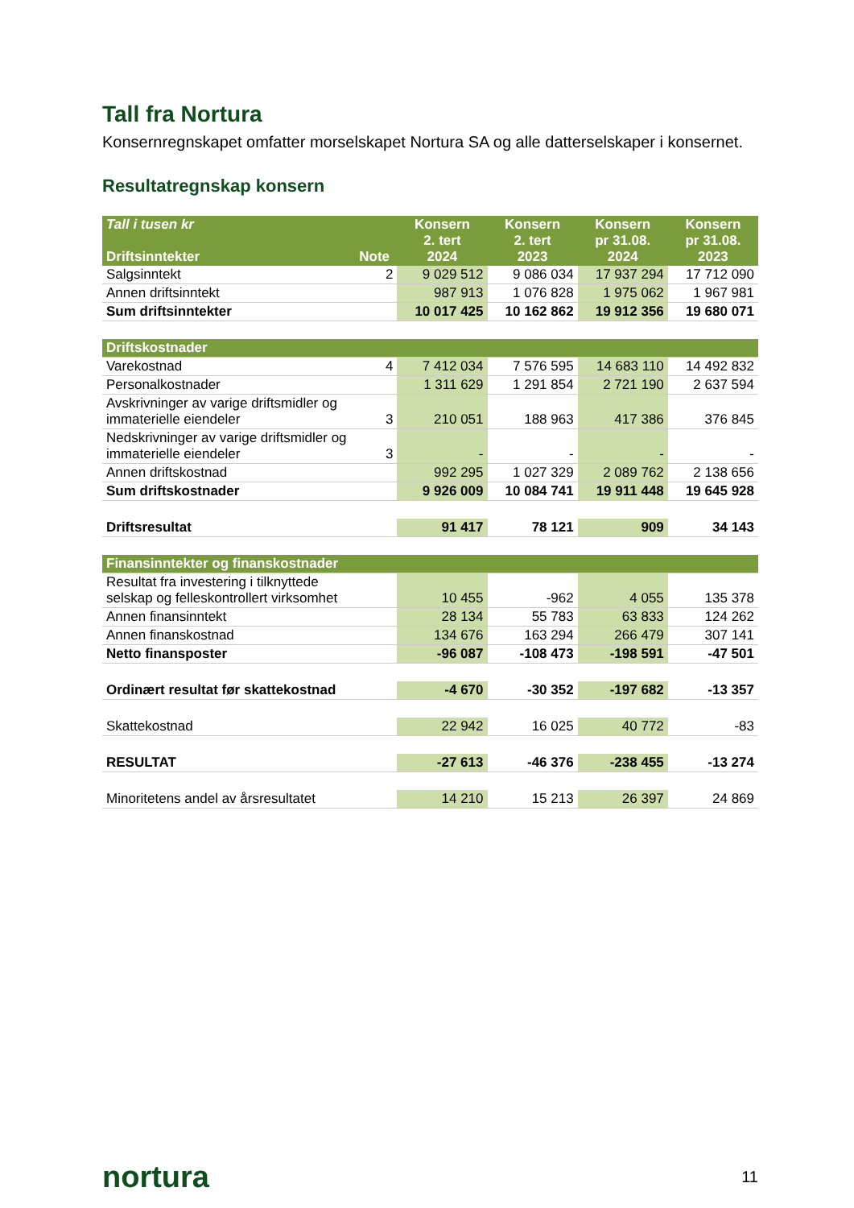Tall fra Nortura
Konsernregnskapet omfatter morselskapet Nortura SA og alle datterselskaper i konsernet.
Resultatregnskap konsern
| Tall i tusen kr Driftsinntekter | Note | Konsern 2. tert 2024 | Konsern 2. tert 2023 | Konsern pr 31.08. 2024 | Konsern pr 31.08. 2023 |
| --- | --- | --- | --- | --- | --- |
| Salgsinntekt | 2 | 9 029 512 | 9 086 034 | 17 937 294 | 17 712 090 |
| Annen driftsinntekt | | 987 913 | 1 076 828 | 1 975 062 | 1 967 981 |
| Sum driftsinntekter | | 10 017 425 | 10 162 862 | 19 912 356 | 19 680 071 |
| Driftskostnader | | | | | |
| Varekostnad | 4 | 7 412 034 | 7 576 595 | 14 683 110 | 14 492 832 |
| Personalkostnader | | 1 311 629 | 1 291 854 | 2 721 190 | 2 637 594 |
| Avskrivninger av varige driftsmidler og immaterielle eiendeler | 3 | 210 051 | 188 963 | 417 386 | 376 845 |
| Nedskrivninger av varige driftsmidler og immaterielle eiendeler | 3 | - | - | - | - |
| Annen driftskostnad | | 992 295 | 1 027 329 | 2 089 762 | 2 138 656 |
| Sum driftskostnader | | 9 926 009 | 10 084 741 | 19 911 448 | 19 645 928 |
| Driftsresultat | | 91 417 | 78 121 | 909 | 34 143 |
| Finansinntekter og finanskostnader | | | | | |
| Resultat fra investering i tilknyttede selskap og felleskontrollert virksomhet | | 10 455 | -962 | 4 055 | 135 378 |
| Annen finansinntekt | | 28 134 | 55 783 | 63 833 | 124 262 |
| Annen finanskostnad | | 134 676 | 163 294 | 266 479 | 307 141 |
| Netto finansposter | | -96 087 | -108 473 | -198 591 | -47 501 |
| Ordinært resultat før skattekostnad | | -4 670 | -30 352 | -197 682 | -13 357 |
| Skattekostnad | | 22 942 | 16 025 | 40 772 | -83 |
| RESULTAT | | -27 613 | -46 376 | -238 455 | -13 274 |
| Minoritetens andel av årsresultatet | | 14 210 | 15 213 | 26 397 | 24 869 |
nortura 11